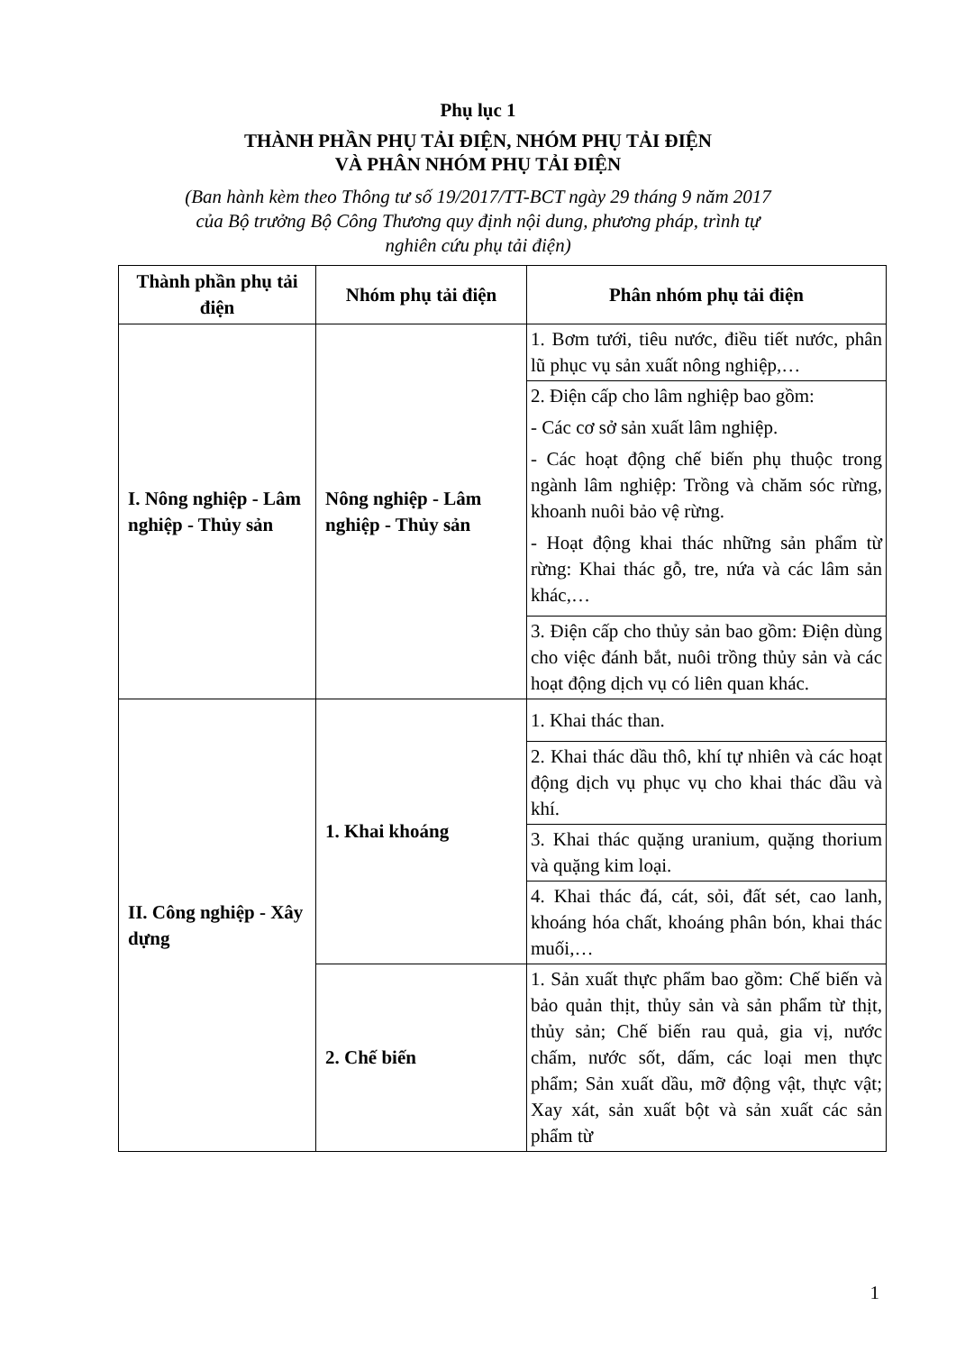Phụ lục 1
THÀNH PHẦN PHỤ TẢI ĐIỆN, NHÓM PHỤ TẢI ĐIỆN
VÀ PHÂN NHÓM PHỤ TẢI ĐIỆN
(Ban hành kèm theo Thông tư số 19/2017/TT-BCT ngày 29 tháng 9 năm 2017
của Bộ trưởng Bộ Công Thương quy định nội dung, phương pháp, trình tự
nghiên cứu phụ tải điện)
| Thành phần phụ tải điện | Nhóm phụ tải điện | Phân nhóm phụ tải điện |
| --- | --- | --- |
| I. Nông nghiệp - Lâm nghiệp - Thủy sản | Nông nghiệp - Lâm nghiệp - Thủy sản | 1. Bơm tưới, tiêu nước, điều tiết nước, phân lũ phục vụ sản xuất nông nghiệp,… |
| | | 2. Điện cấp cho lâm nghiệp bao gồm: - Các cơ sở sản xuất lâm nghiệp. - Các hoạt động chế biến phụ thuộc trong ngành lâm nghiệp: Trồng và chăm sóc rừng, khoanh nuôi bảo vệ rừng. - Hoạt động khai thác những sản phẩm từ rừng: Khai thác gỗ, tre, nứa và các lâm sản khác,… |
| | | 3. Điện cấp cho thủy sản bao gồm: Điện dùng cho việc đánh bắt, nuôi trồng thủy sản và các hoạt động dịch vụ có liên quan khác. |
| II. Công nghiệp - Xây dựng | 1. Khai khoáng | 1. Khai thác than. |
| | | 2. Khai thác dầu thô, khí tự nhiên và các hoạt động dịch vụ phục vụ cho khai thác dầu và khí. |
| | | 3. Khai thác quặng uranium, quặng thorium và quặng kim loại. |
| | | 4. Khai thác đá, cát, sỏi, đất sét, cao lanh, khoáng hóa chất, khoáng phân bón, khai thác muối,… |
| | 2. Chế biến | 1. Sản xuất thực phẩm bao gồm: Chế biến và bảo quản thịt, thủy sản và sản phẩm từ thịt, thủy sản; Chế biến rau quả, gia vị, nước chấm, nước sốt, dấm, các loại men thực phẩm; Sản xuất dầu, mỡ động vật, thực vật; Xay xát, sản xuất bột và sản xuất các sản phẩm từ |
1